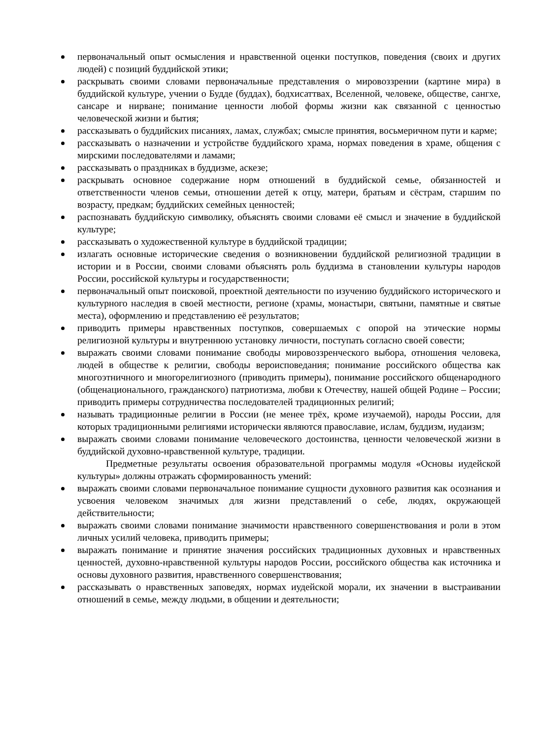первоначальный опыт осмысления и нравственной оценки поступков, поведения (своих и других людей) с позиций буддийской этики;
раскрывать своими словами первоначальные представления о мировоззрении (картине мира) в буддийской культуре, учении о Будде (буддах), бодхисаттвах, Вселенной, человеке, обществе, сангхе, сансаре и нирване; понимание ценности любой формы жизни как связанной с ценностью человеческой жизни и бытия;
рассказывать о буддийских писаниях, ламах, службах; смысле принятия, восьмеричном пути и карме;
рассказывать о назначении и устройстве буддийского храма, нормах поведения в храме, общения с мирскими последователями и ламами;
рассказывать о праздниках в буддизме, аскезе;
раскрывать основное содержание норм отношений в буддийской семье, обязанностей и ответственности членов семьи, отношении детей к отцу, матери, братьям и сёстрам, старшим по возрасту, предкам; буддийских семейных ценностей;
распознавать буддийскую символику, объяснять своими словами её смысл и значение в буддийской культуре;
рассказывать о художественной культуре в буддийской традиции;
излагать основные исторические сведения о возникновении буддийской религиозной традиции в истории и в России, своими словами объяснять роль буддизма в становлении культуры народов России, российской культуры и государственности;
первоначальный опыт поисковой, проектной деятельности по изучению буддийского исторического и культурного наследия в своей местности, регионе (храмы, монастыри, святыни, памятные и святые места), оформлению и представлению её результатов;
приводить примеры нравственных поступков, совершаемых с опорой на этические нормы религиозной культуры и внутреннюю установку личности, поступать согласно своей совести;
выражать своими словами понимание свободы мировоззренческого выбора, отношения человека, людей в обществе к религии, свободы вероисповедания; понимание российского общества как многоэтничного и многорелигиозного (приводить примеры), понимание российского общенародного (общенационального, гражданского) патриотизма, любви к Отечеству, нашей общей Родине – России; приводить примеры сотрудничества последователей традиционных религий;
называть традиционные религии в России (не менее трёх, кроме изучаемой), народы России, для которых традиционными религиями исторически являются православие, ислам, буддизм, иудаизм;
выражать своими словами понимание человеческого достоинства, ценности человеческой жизни в буддийской духовно-нравственной культуре, традиции.
Предметные результаты освоения образовательной программы модуля «Основы иудейской культуры» должны отражать сформированность умений:
выражать своими словами первоначальное понимание сущности духовного развития как осознания и усвоения человеком значимых для жизни представлений о себе, людях, окружающей действительности;
выражать своими словами понимание значимости нравственного совершенствования и роли в этом личных усилий человека, приводить примеры;
выражать понимание и принятие значения российских традиционных духовных и нравственных ценностей, духовно-нравственной культуры народов России, российского общества как источника и основы духовного развития, нравственного совершенствования;
рассказывать о нравственных заповедях, нормах иудейской морали, их значении в выстраивании отношений в семье, между людьми, в общении и деятельности;